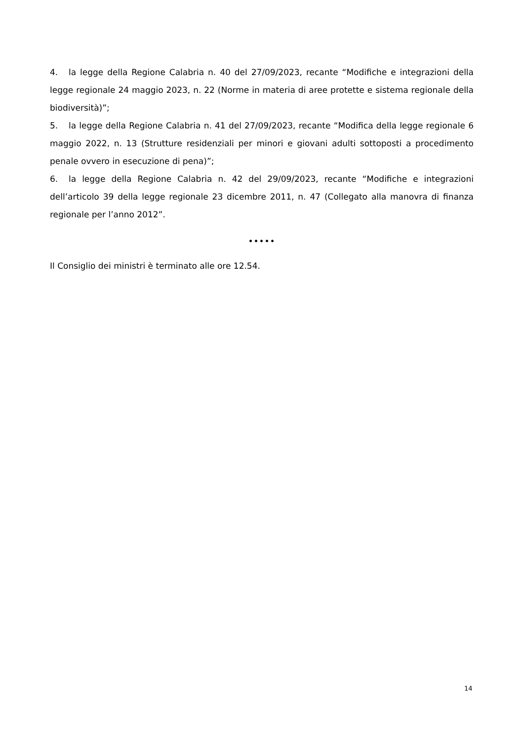4. la legge della Regione Calabria n. 40 del 27/09/2023, recante “Modifiche e integrazioni della legge regionale 24 maggio 2023, n. 22 (Norme in materia di aree protette e sistema regionale della biodiversità)”;
5. la legge della Regione Calabria n. 41 del 27/09/2023, recante “Modifica della legge regionale 6 maggio 2022, n. 13 (Strutture residenziali per minori e giovani adulti sottoposti a procedimento penale ovvero in esecuzione di pena)”;
6. la legge della Regione Calabria n. 42 del 29/09/2023, recante “Modifiche e integrazioni dell’articolo 39 della legge regionale 23 dicembre 2011, n. 47 (Collegato alla manovra di finanza regionale per l’anno 2012”.
•••••
Il Consiglio dei ministri è terminato alle ore 12.54.
14